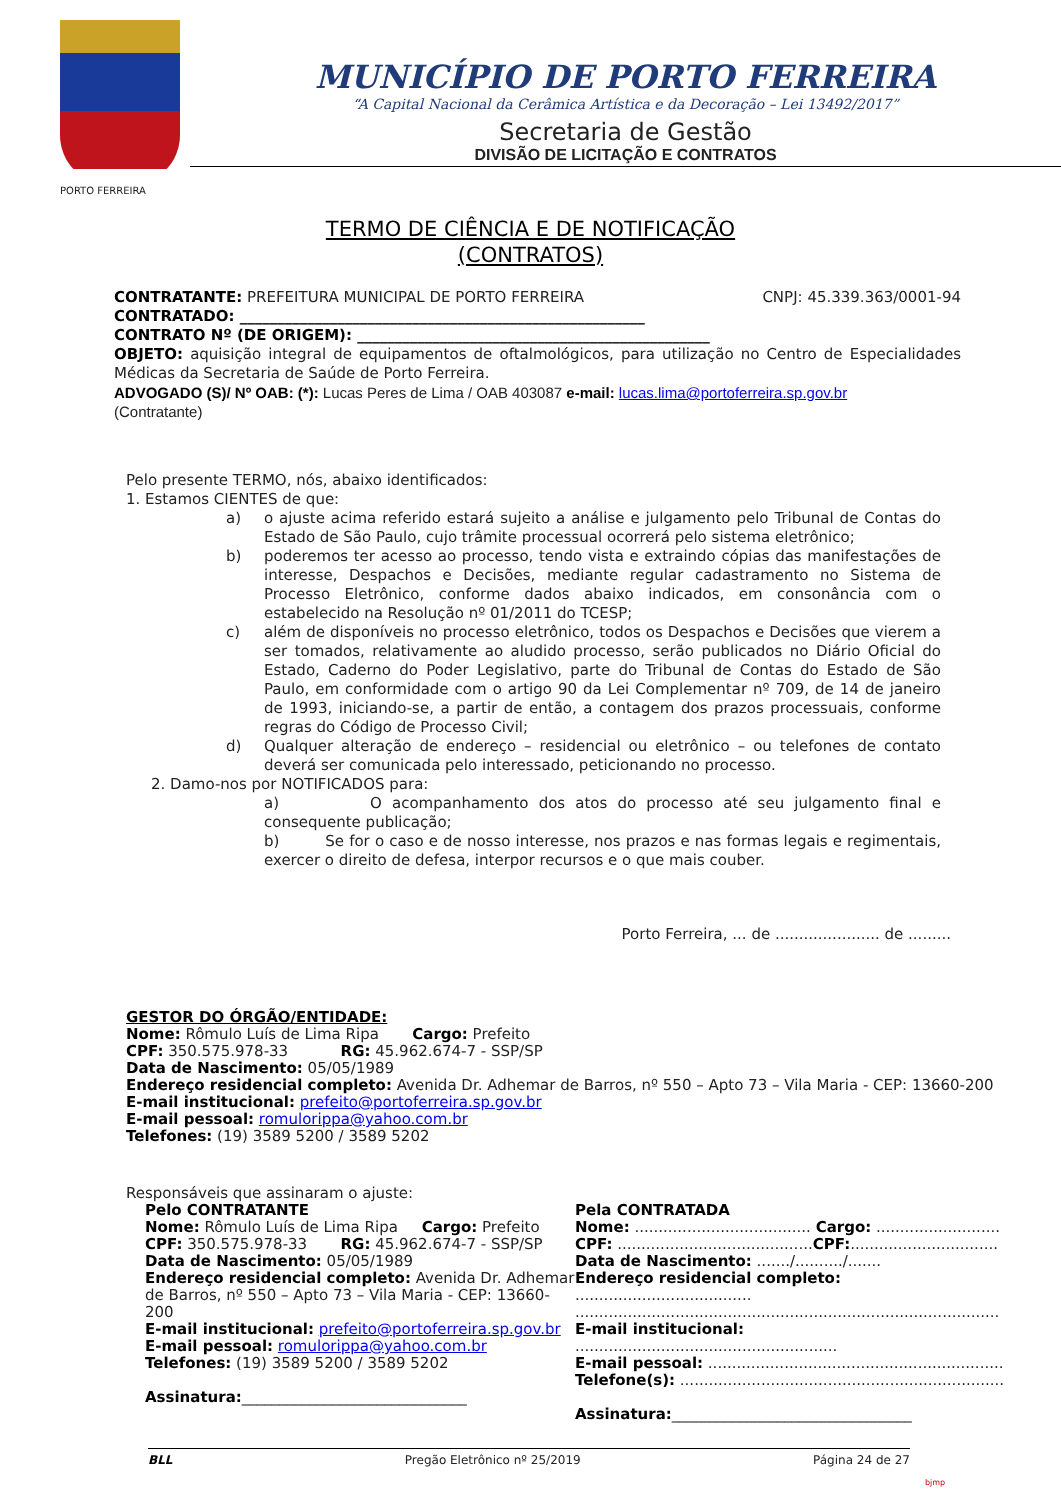MUNICÍPIO DE PORTO FERREIRA
“A Capital Nacional da Cerâmica Artística e da Decoração – Lei 13492/2017”
Secretaria de Gestão
DIVISÃO DE LICITAÇÃO E CONTRATOS
PORTO FERREIRA
TERMO DE CIÊNCIA E DE NOTIFICAÇÃO
(CONTRATOS)
CONTRATANTE: PREFEITURA MUNICIPAL DE PORTO FERREIRA CNPJ: 45.339.363/0001-94
CONTRATADO: ______________________________________________________
CONTRATO Nº (DE ORIGEM): _______________________________________________
OBJETO: aquisição integral de equipamentos de oftalmológicos, para utilização no Centro de Especialidades Médicas da Secretaria de Saúde de Porto Ferreira.
ADVOGADO (S)/ Nº OAB: (*): Lucas Peres de Lima / OAB 403087 e-mail: lucas.lima@portoferreira.sp.gov.br
(Contratante)
Pelo presente TERMO, nós, abaixo identificados:
1. Estamos CIENTES de que:
a) o ajuste acima referido estará sujeito a análise e julgamento pelo Tribunal de Contas do Estado de São Paulo, cujo trâmite processual ocorrerá pelo sistema eletrônico;
b) poderemos ter acesso ao processo, tendo vista e extraindo cópias das manifestações de interesse, Despachos e Decisões, mediante regular cadastramento no Sistema de Processo Eletrônico, conforme dados abaixo indicados, em consonância com o estabelecido na Resolução nº 01/2011 do TCESP;
c) além de disponíveis no processo eletrônico, todos os Despachos e Decisões que vierem a ser tomados, relativamente ao aludido processo, serão publicados no Diário Oficial do Estado, Caderno do Poder Legislativo, parte do Tribunal de Contas do Estado de São Paulo, em conformidade com o artigo 90 da Lei Complementar nº 709, de 14 de janeiro de 1993, iniciando-se, a partir de então, a contagem dos prazos processuais, conforme regras do Código de Processo Civil;
d) Qualquer alteração de endereço – residencial ou eletrônico – ou telefones de contato deverá ser comunicada pelo interessado, peticionando no processo.
2. Damo-nos por NOTIFICADOS para:
a) O acompanhamento dos atos do processo até seu julgamento final e consequente publicação;
b) Se for o caso e de nosso interesse, nos prazos e nas formas legais e regimentais, exercer o direito de defesa, interpor recursos e o que mais couber.
Porto Ferreira, ... de ...................... de .........
GESTOR DO ÓRGÃO/ENTIDADE:
Nome: Rômulo Luís de Lima Ripa Cargo: Prefeito
CPF: 350.575.978-33 RG: 45.962.674-7 - SSP/SP
Data de Nascimento: 05/05/1989
Endereço residencial completo: Avenida Dr. Adhemar de Barros, nº 550 – Apto 73 – Vila Maria - CEP: 13660-200
E-mail institucional: prefeito@portoferreira.sp.gov.br
E-mail pessoal: romulorippa@yahoo.com.br
Telefones: (19) 3589 5200 / 3589 5202
Responsáveis que assinaram o ajuste:
Pelo CONTRATANTE
Nome: Rômulo Luís de Lima Ripa Cargo: Prefeito
CPF: 350.575.978-33 RG: 45.962.674-7 - SSP/SP
Data de Nascimento: 05/05/1989
Endereço residencial completo: Avenida Dr. Adhemar de Barros, nº 550 – Apto 73 – Vila Maria - CEP: 13660-200
E-mail institucional: prefeito@portoferreira.sp.gov.br
E-mail pessoal: romulorippa@yahoo.com.br
Telefones: (19) 3589 5200 / 3589 5202
Assinatura:______________________________
Pela CONTRATADA
Nome: ..................................... Cargo: ..........................
CPF: .........................................CPF:...............................
Data de Nascimento: ......./........../.......
Endereço residencial completo: .....................................
.........................................................................................
E-mail institucional: .......................................................
E-mail pessoal: ..............................................................
Telefone(s): ....................................................................
Assinatura:________________________________
BLL Pregão Eletrônico nº 25/2019 Página 24 de 27
bjmp